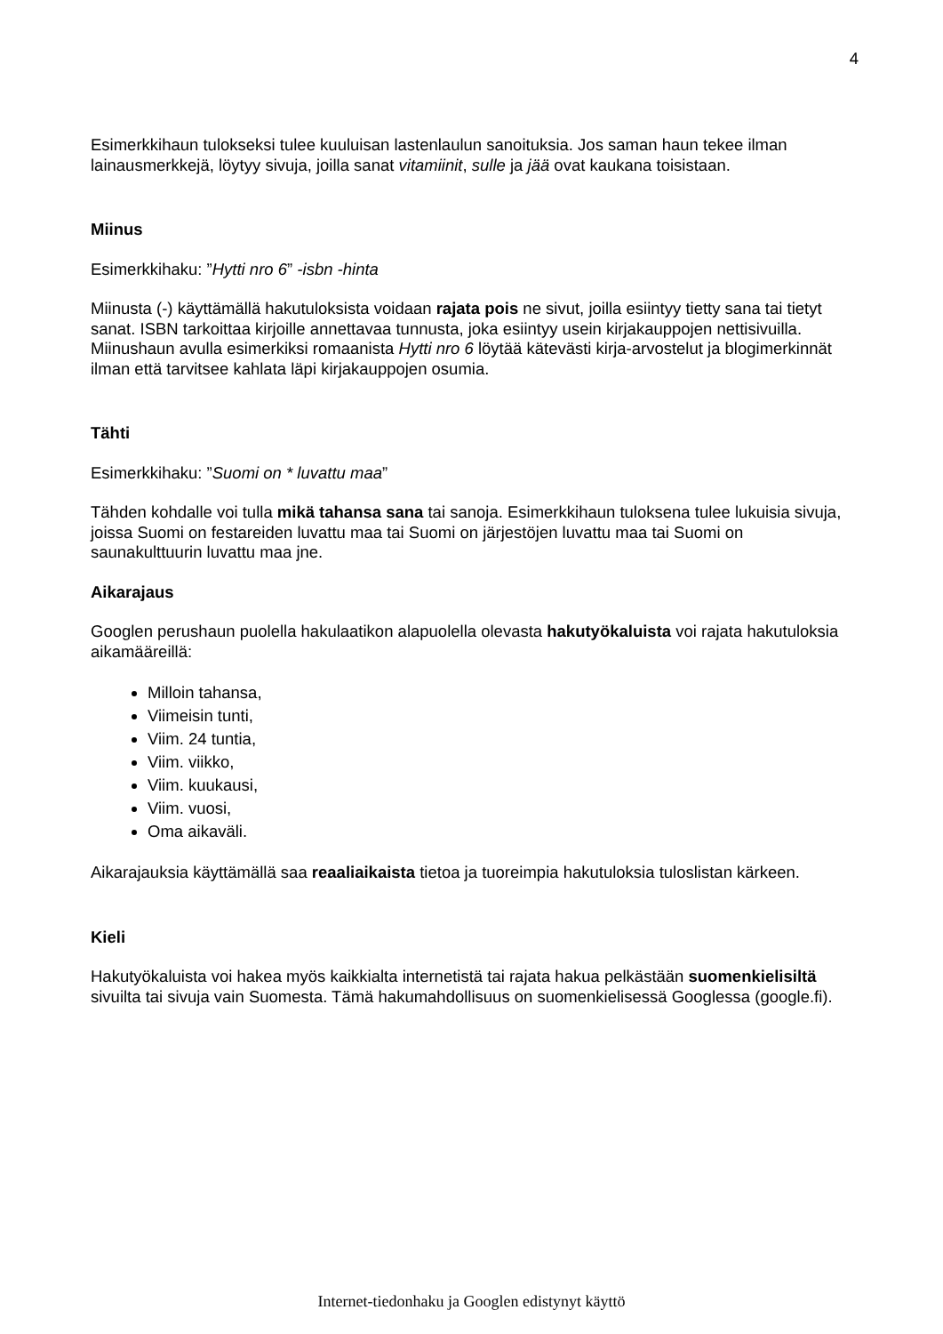4
Esimerkkihaun tulokseksi tulee kuuluisan lastenlaulun sanoituksia. Jos saman haun tekee ilman lainausmerkkejä, löytyy sivuja, joilla sanat vitamiinit, sulle ja jää ovat kaukana toisistaan.
Miinus
Esimerkkihaku: ”Hytti nro 6” -isbn -hinta
Miinusta (-) käyttämällä hakutuloksista voidaan rajata pois ne sivut, joilla esiintyy tietty sana tai tietyt sanat. ISBN tarkoittaa kirjoille annettavaa tunnusta, joka esiintyy usein kirjakauppojen nettisivuilla. Miinushaun avulla esimerkiksi romaanista Hytti nro 6 löytää kätevästi kirja-arvostelut ja blogimerkinnät ilman että tarvitsee kahlata läpi kirjakauppojen osumia.
Tähti
Esimerkkihaku: ”Suomi on * luvattu maa”
Tähden kohdalle voi tulla mikä tahansa sana tai sanoja. Esimerkkihaun tuloksena tulee lukuisia sivuja, joissa Suomi on festareiden luvattu maa tai Suomi on järjestöjen luvattu maa tai Suomi on saunakulttuurin luvattu maa jne.
Aikarajaus
Googlen perushaun puolella hakulaatikon alapuolella olevasta hakutyökaluista voi rajata hakutuloksia aikamääreillä:
Milloin tahansa,
Viimeisin tunti,
Viim. 24 tuntia,
Viim. viikko,
Viim. kuukausi,
Viim. vuosi,
Oma aikaväli.
Aikarajauksia käyttämällä saa reaaliaikaista tietoa ja tuoreimpia hakutuloksia tuloslistan kärkeen.
Kieli
Hakutyökaluista voi hakea myös kaikkialta internetistä tai rajata hakua pelkästään suomenkielisiltä sivuilta tai sivuja vain Suomesta. Tämä hakumahdollisuus on suomenkielisessä Googlessa (google.fi).
Internet-tiedonhaku ja Googlen edistynyt käyttö